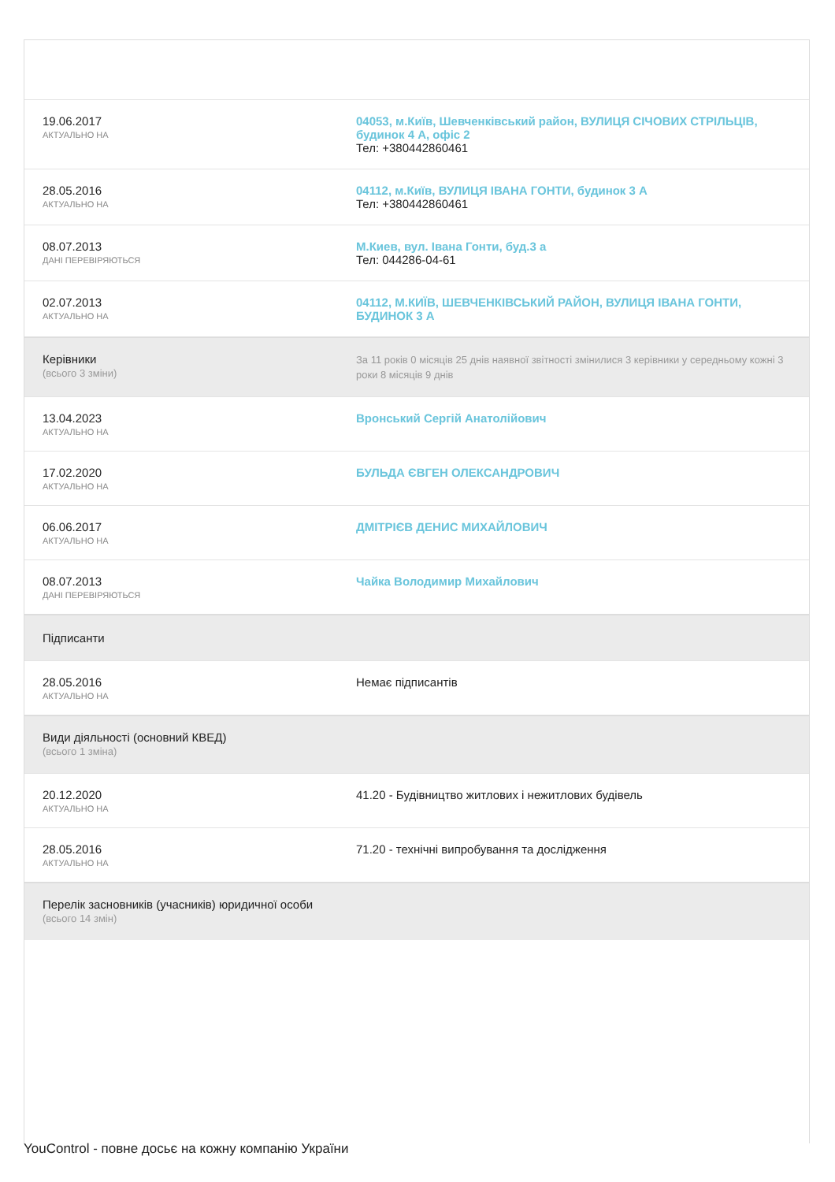| 19.06.2017 АКТУАЛЬНО НА | 04053, м.Київ, Шевченківський район, ВУЛИЦЯ СІЧОВИХ СТРІЛЬЦІВ, будинок 4 А, офіс 2 Тел: +380442860461 |
| 28.05.2016 АКТУАЛЬНО НА | 04112, м.Київ, ВУЛИЦЯ ІВАНА ГОНТИ, будинок 3 А Тел: +380442860461 |
| 08.07.2013 ДАНІ ПЕРЕВІРЯЮТЬСЯ | М.Киев, вул. Івана Гонти, буд.3 а Тел: 044286-04-61 |
| 02.07.2013 АКТУАЛЬНО НА | 04112, М.КИЇВ, ШЕВЧЕНКІВСЬКИЙ РАЙОН, ВУЛИЦЯ ІВАНА ГОНТИ, БУДИНОК 3 А |
| Керівники (всього 3 зміни) | За 11 років 0 місяців 25 днів наявної звітності змінилися 3 керівники у середньому кожні 3 роки 8 місяців 9 днів |
| 13.04.2023 АКТУАЛЬНО НА | Вронський Сергій Анатолійович |
| 17.02.2020 АКТУАЛЬНО НА | БУЛЬДА ЄВГЕН ОЛЕКСАНДРОВИЧ |
| 06.06.2017 АКТУАЛЬНО НА | ДМІТРІЄВ ДЕНИС МИХАЙЛОВИЧ |
| 08.07.2013 ДАНІ ПЕРЕВІРЯЮТЬСЯ | Чайка Володимир Михайлович |
| Підписанти | |
| 28.05.2016 АКТУАЛЬНО НА | Немає підписантів |
| Види діяльності (основний КВЕД) (всього 1 зміна) | |
| 20.12.2020 АКТУАЛЬНО НА | 41.20 - Будівництво житлових і нежитлових будівель |
| 28.05.2016 АКТУАЛЬНО НА | 71.20 - технічні випробування та дослідження |
| Перелік засновників (учасників) юридичної особи (всього 14 змін) | |
YouControl - повне досьє на кожну компанію України